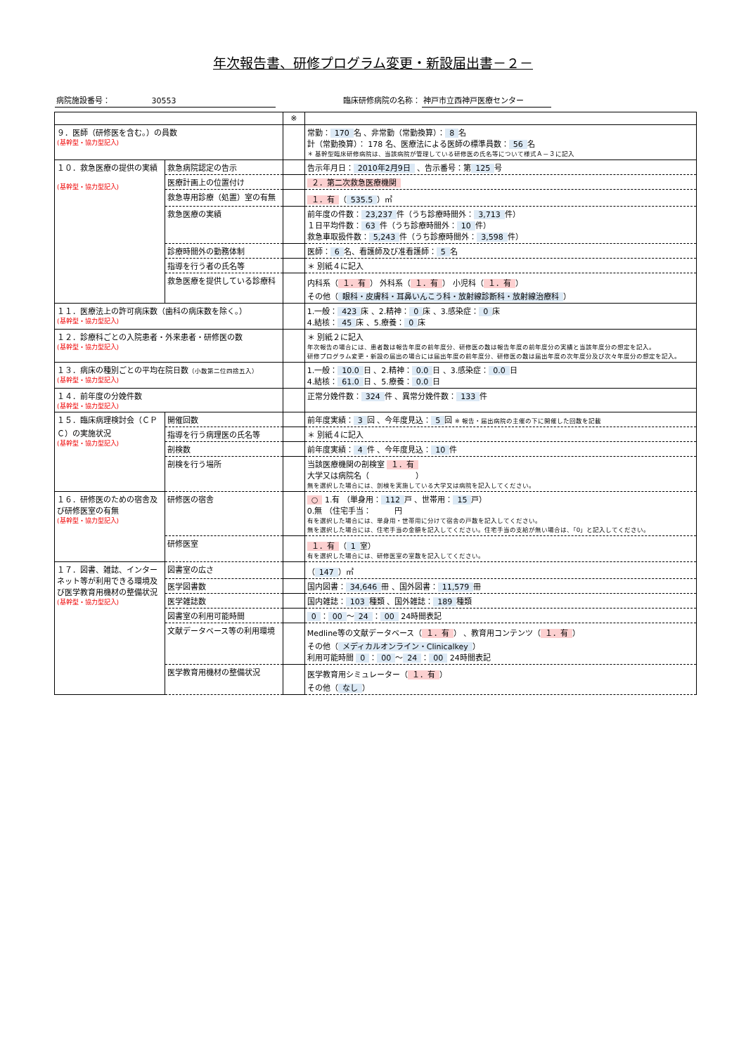年次報告書、研修プログラム変更・新設届出書－２－
病院施設番号： 　　　　　30553 臨床研修病院の名称： 神戸市立西神戸医療センター
| | | ※ | |
| ９．医師（研修医を含む。）の員数 (基幹型・協力型記入) | | | 常勤： 170 名 、非常勤（常勤換算）： 8 名 計（常勤換算）： 178 名、医療法による医師の標準員数： 56 名 ＊ 基幹型臨床研修病院は、当該病院が管理している研修医の氏名等について様式Ａ－３に記入 |
| １０．救急医療の提供の実績 (基幹型・協力型記入) | 救急病院認定の告示 | | 告示年月日： 2010年2月9日 、告示番号：第 125 号 |
| | 医療計画上の位置付け | | ２．第二次救急医療機関 |
| | 救急専用診療（処置）室の有無 | | １．有 （ 535.5 ）㎡ |
| | 救急医療の実績 | | 前年度の件数： 23,237 件（うち診療時間外： 3,713 件） １日平均件数： 63 件（うち診療時間外： 10 件） 救急車取扱件数： 5,243 件（うち診療時間外： 3,598 件） |
| | 診療時間外の勤務体制 | | 医師： 6 名、看護師及び准看護師： 5 名 |
| | 指導を行う者の氏名等 | | ＊ 別紙４に記入 |
| | 救急医療を提供している診療科 | | 内科系（ １．有 ） 外科系（ １．有 ） 小児科（ １．有 ） その他（ 眼科・皮膚科・耳鼻いんこう科・放射線診断科・放射線治療科 ） |
| １１．医療法上の許可病床数（歯科の病床数を除く。） (基幹型・協力型記入) | | | 1.一般： 423 床 、2.精神： 0 床 、3.感染症： 0 床 4.結核： 45 床 、5.療養： 0 床 |
| １２．診療科ごとの入院患者・外来患者・研修医の数 (基幹型・協力型記入) | | | ＊ 別紙２に記入 年次報告の場合には、患者数は報告年度の前年度分、研修医の数は報告年度の前年度分の実績と当該年度分の想定を記入。 研修プログラム変更・新設の届出の場合には届出年度の前年度分、研修医の数は届出年度の次年度分及び次々年度分の想定を記入。 |
| １３．病床の種別ごとの平均在院日数 （小数第二位四捨五入） (基幹型・協力型記入) | | | 1.一般： 10.0 日 、2.精神： 0.0 日 、3.感染症： 0.0 日 4.結核： 61.0 日 、5.療養： 0.0 日 |
| １４．前年度の分娩件数 (基幹型・協力型記入) | | | 正常分娩件数： 324 件 、異常分娩件数： 133 件 |
| １５．臨床病理検討会（ＣＰＣ）の実施状況 (基幹型・協力型記入) | 開催回数 | | 前年度実績： 3 回 、今年度見込： 5 回 ※ 報告・届出病院の主催の下に開催した回数を記載 |
| | 指導を行う病理医の氏名等 | | ＊ 別紙４に記入 |
| | 剖検数 | | 前年度実績： 4 件 、今年度見込： 10 件 |
| | 剖検を行う場所 | | 当該医療機関の剖検室 １．有 大学又は病院名（ ） 無を選択した場合には、剖検を実施している大学又は病院を記入してください。 |
| １６．研修医のための宿舎及び研修医室の有無 (基幹型・協力型記入) | 研修医の宿舎 | | ○ 1.有 （単身用： 112 戸 、世帯用： 15 戸） 0.無 （住宅手当： 円 有を選択した場合には、単身用・世帯用に分けて宿舎の戸数を記入してください。 無を選択した場合には、住宅手当の金額を記入してください。住宅手当の支給が無い場合は、「0」と記入してください。 |
| | 研修医室 | | １．有 （ 1 室） 有を選択した場合には、研修医室の室数を記入してください。 |
| １７．図書、雑誌、インターネット等が利用できる環境及び医学教育用機材の整備状況 (基幹型・協力型記入) | 図書室の広さ | | （ 147 ）㎡ |
| | 医学図書数 | | 国内図書： 34,646 冊 、国外図書： 11,579 冊 |
| | 医学雑誌数 | | 国内雑誌： 103 種類 、国外雑誌： 189 種類 |
| | 図書室の利用可能時間 | | 0 ： 00 ～ 24 ： 00 24時間表記 |
| | 文献データベース等の利用環境 | | Medline等の文献データベース（ １．有 ） 、教育用コンテンツ（ １．有 ） その他（ メディカルオンライン・Clinicalkey ） 利用可能時間 0 ： 00 ～ 24 ： 00 24時間表記 |
| | 医学教育用機材の整備状況 | | 医学教育用シミュレーター（ １．有 ） その他（ なし ） |